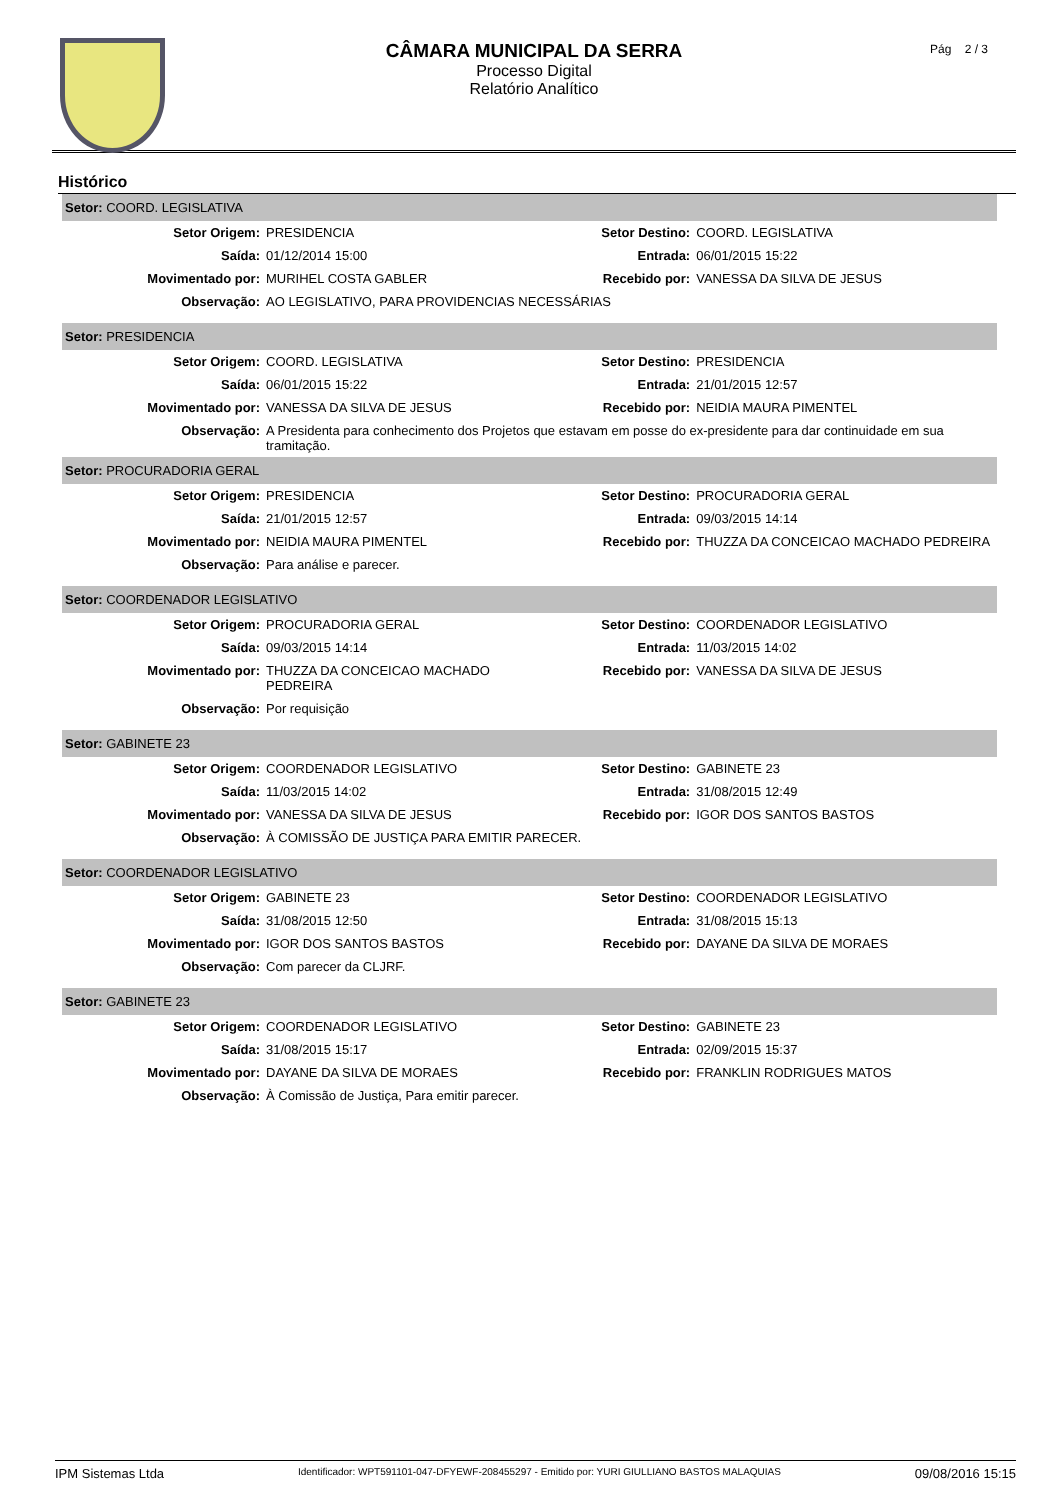CÂMARA MUNICIPAL DA SERRA
Processo Digital
Relatório Analítico
Pág 2 / 3
Histórico
| Setor: COORD. LEGISLATIVA | | | |
| Setor Origem: | PRESIDENCIA | Setor Destino: | COORD. LEGISLATIVA |
| Saída: | 01/12/2014 15:00 | Entrada: | 06/01/2015 15:22 |
| Movimentado por: | MURIHEL COSTA GABLER | Recebido por: | VANESSA DA SILVA DE JESUS |
| Observação: | AO LEGISLATIVO, PARA PROVIDENCIAS NECESSÁRIAS | | |
| Setor: PRESIDENCIA | | | |
| Setor Origem: | COORD. LEGISLATIVA | Setor Destino: | PRESIDENCIA |
| Saída: | 06/01/2015 15:22 | Entrada: | 21/01/2015 12:57 |
| Movimentado por: | VANESSA DA SILVA DE JESUS | Recebido por: | NEIDIA MAURA PIMENTEL |
| Observação: | A Presidenta para conhecimento dos Projetos que estavam em posse do ex-presidente para dar continuidade em sua tramitação. | | |
| Setor: PROCURADORIA GERAL | | | |
| Setor Origem: | PRESIDENCIA | Setor Destino: | PROCURADORIA GERAL |
| Saída: | 21/01/2015 12:57 | Entrada: | 09/03/2015 14:14 |
| Movimentado por: | NEIDIA MAURA PIMENTEL | Recebido por: | THUZZA DA CONCEICAO MACHADO PEDREIRA |
| Observação: | Para análise e parecer. | | |
| Setor: COORDENADOR LEGISLATIVO | | | |
| Setor Origem: | PROCURADORIA GERAL | Setor Destino: | COORDENADOR LEGISLATIVO |
| Saída: | 09/03/2015 14:14 | Entrada: | 11/03/2015 14:02 |
| Movimentado por: | THUZZA DA CONCEICAO MACHADO PEDREIRA | Recebido por: | VANESSA DA SILVA DE JESUS |
| Observação: | Por requisição | | |
| Setor: GABINETE 23 | | | |
| Setor Origem: | COORDENADOR LEGISLATIVO | Setor Destino: | GABINETE 23 |
| Saída: | 11/03/2015 14:02 | Entrada: | 31/08/2015 12:49 |
| Movimentado por: | VANESSA DA SILVA DE JESUS | Recebido por: | IGOR DOS SANTOS BASTOS |
| Observação: | À COMISSÃO DE JUSTIÇA PARA EMITIR PARECER. | | |
| Setor: COORDENADOR LEGISLATIVO | | | |
| Setor Origem: | GABINETE 23 | Setor Destino: | COORDENADOR LEGISLATIVO |
| Saída: | 31/08/2015 12:50 | Entrada: | 31/08/2015 15:13 |
| Movimentado por: | IGOR DOS SANTOS BASTOS | Recebido por: | DAYANE DA SILVA DE MORAES |
| Observação: | Com parecer da CLJRF. | | |
| Setor: GABINETE 23 | | | |
| Setor Origem: | COORDENADOR LEGISLATIVO | Setor Destino: | GABINETE 23 |
| Saída: | 31/08/2015 15:17 | Entrada: | 02/09/2015 15:37 |
| Movimentado por: | DAYANE DA SILVA DE MORAES | Recebido por: | FRANKLIN RODRIGUES MATOS |
| Observação: | À Comissão de Justiça, Para emitir parecer. | | |
IPM Sistemas Ltda Identificador: WPT591101-047-DFYEWF-208455297 - Emitido por: YURI GIULLIANO BASTOS MALAQUIAS 09/08/2016 15:15